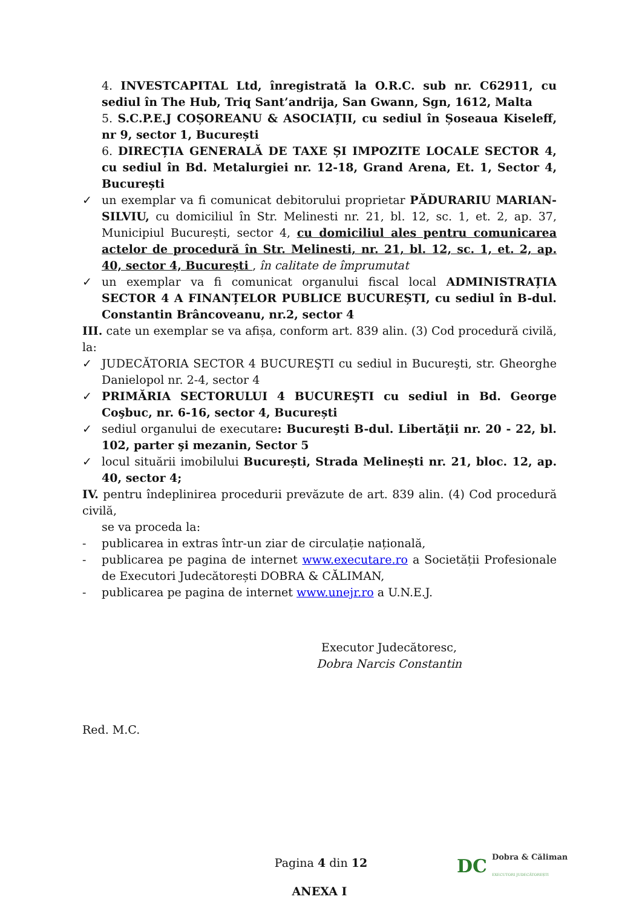4. INVESTCAPITAL Ltd, înregistrată la O.R.C. sub nr. C62911, cu sediul în The Hub, Triq Sant’andrija, San Gwann, Sgn, 1612, Malta
5. S.C.P.E.J COȘOREANU & ASOCIAȚII, cu sediul în Șoseaua Kiseleff, nr 9, sector 1, București
6. DIRECȚIA GENERALĂ DE TAXE ȘI IMPOZITE LOCALE SECTOR 4, cu sediul în Bd. Metalurgiei nr. 12-18, Grand Arena, Et. 1, Sector 4, București
✓ un exemplar va fi comunicat debitorului proprietar PĂDURARIU MARIAN-SILVIU, cu domiciliul în Str. Melinesti nr. 21, bl. 12, sc. 1, et. 2, ap. 37, Municipiul București, sector 4, cu domiciliul ales pentru comunicarea actelor de procedură în Str. Melinesti, nr. 21, bl. 12, sc. 1, et. 2, ap. 40, sector 4, București , în calitate de împrumutat
✓ un exemplar va fi comunicat organului fiscal local ADMINISTRAȚIA SECTOR 4 A FINANȚELOR PUBLICE BUCUREȘTI, cu sediul în B-dul. Constantin Brâncoveanu, nr.2, sector 4
III. cate un exemplar se va afișa, conform art. 839 alin. (3) Cod procedură civilă, la:
✓ JUDECĂTORIA SECTOR 4 BUCUREŞTI cu sediul in Bucureşti, str. Gheorghe Danielopol nr. 2-4, sector 4
✓ PRIMĂRIA SECTORULUI 4 BUCUREŞTI cu sediul in Bd. George Coşbuc, nr. 6-16, sector 4, București
✓ sediul organului de executare: Bucureşti B-dul. Libertăţii nr. 20 - 22, bl. 102, parter şi mezanin, Sector 5
✓ locul situării imobilului București, Strada Melinești nr. 21, bloc. 12, ap. 40, sector 4;
IV. pentru îndeplinirea procedurii prevăzute de art. 839 alin. (4) Cod procedură civilă,
se va proceda la:
- publicarea in extras într-un ziar de circulație națională,
- publicarea pe pagina de internet www.executare.ro a Societății Profesionale de Executori Judecătorești DOBRA & CĂLIMAN,
- publicarea pe pagina de internet www.unejr.ro a U.N.E.J.
Executor Judecătoresc,
Dobra Narcis Constantin
Red. M.C.
ANEXA I
Pagina 4 din 12
DC Dobra & Căliman
EXECUTORI JUDECĂTOREȘTI